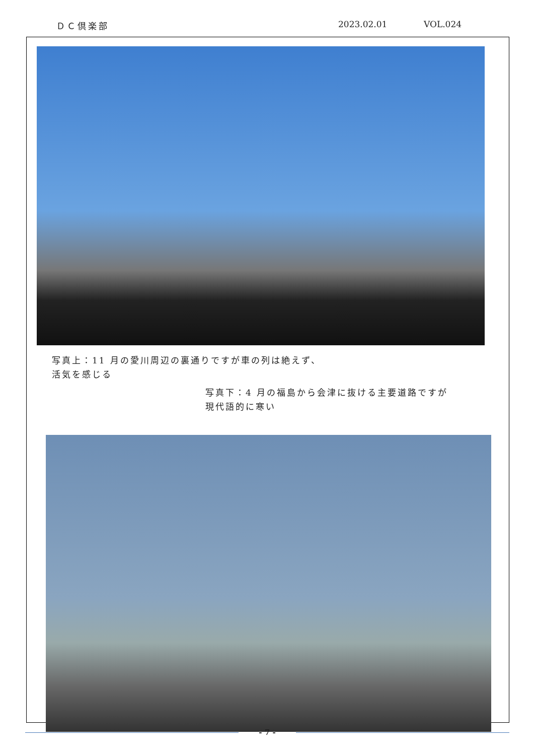ＤＣ倶楽部 2023.02.01 VOL.024
写真上：11 月の愛川周辺の裏通りですが車の列は絶えず、
活気を感じる
写真下：4 月の福島から会津に抜ける主要道路ですが
現代語的に寒い
- 7 -